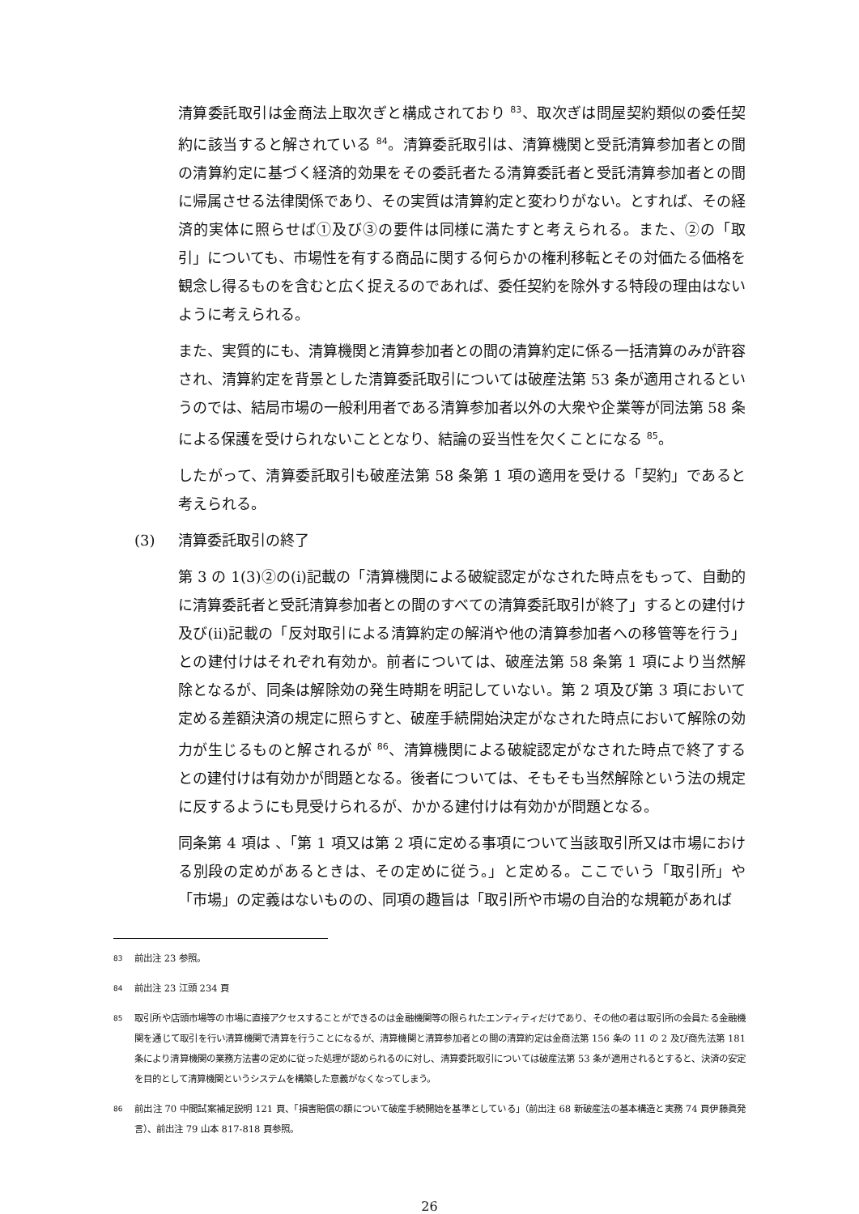清算委託取引は金商法上取次ぎと構成されており <sup>83</sup>、取次ぎは問屋契約類似の委任契約に該当すると解されている <sup>84</sup>。清算委託取引は、清算機関と受託清算参加者との間の清算約定に基づく経済的効果をその委託者たる清算委託者と受託清算参加者との間に帰属させる法律関係であり、その実質は清算約定と変わりがない。とすれば、その経済的実体に照らせば①及び③の要件は同様に満たすと考えられる。また、②の「取引」についても、市場性を有する商品に関する何らかの権利移転とその対価たる価格を観念し得るものを含むと広く捉えるのであれば、委任契約を除外する特段の理由はないように考えられる。
また、実質的にも、清算機関と清算参加者との間の清算約定に係る一括清算のみが許容され、清算約定を背景とした清算委託取引については破産法第 53 条が適用されるというのでは、結局市場の一般利用者である清算参加者以外の大衆や企業等が同法第 58 条による保護を受けられないこととなり、結論の妥当性を欠くことになる <sup>85</sup>。
したがって、清算委託取引も破産法第 58 条第 1 項の適用を受ける「契約」であると考えられる。
(3) 清算委託取引の終了
第 3 の 1(3)②の(i)記載の「清算機関による破綻認定がなされた時点をもって、自動的に清算委託者と受託清算参加者との間のすべての清算委託取引が終了」するとの建付け及び(ii)記載の「反対取引による清算約定の解消や他の清算参加者への移管等を行う」との建付けはそれぞれ有効か。前者については、破産法第 58 条第 1 項により当然解除となるが、同条は解除効の発生時期を明記していない。第 2 項及び第 3 項において定める差額決済の規定に照らすと、破産手続開始決定がなされた時点において解除の効力が生じるものと解されるが <sup>86</sup>、清算機関による破綻認定がなされた時点で終了するとの建付けは有効かが問題となる。後者については、そもそも当然解除という法の規定に反するようにも見受けられるが、かかる建付けは有効かが問題となる。
同条第 4 項は 、「第 1 項又は第 2 項に定める事項について当該取引所又は市場における別段の定めがあるときは、その定めに従う。」と定める。ここでいう「取引所」や「市場」の定義はないものの、同項の趣旨は「取引所や市場の自治的な規範があれば
<sup>83</sup> 前出注 23 参照。
<sup>84</sup> 前出注 23 江頭 234 頁
<sup>85</sup> 取引所や店頭市場等の市場に直接アクセスすることができるのは金融機関等の限られたエンティティだけであり、その他の者は取引所の会員たる金融機関を通じて取引を行い清算機関で清算を行うことになるが、清算機関と清算参加者との間の清算約定は金商法第 156 条の 11 の 2 及び商先法第 181 条により清算機関の業務方法書の定めに従った処理が認められるのに対し、清算委託取引については破産法第 53 条が適用されるとすると、決済の安定を目的として清算機関というシステムを構築した意義がなくなってしまう。
<sup>86</sup> 前出注 70 中間試案補足説明 121 頁、「損害賠償の額について破産手続開始を基準としている」（前出注 68 新破産法の基本構造と実務 74 頁伊藤眞発言）、前出注 79 山本 817-818 頁参照。
26